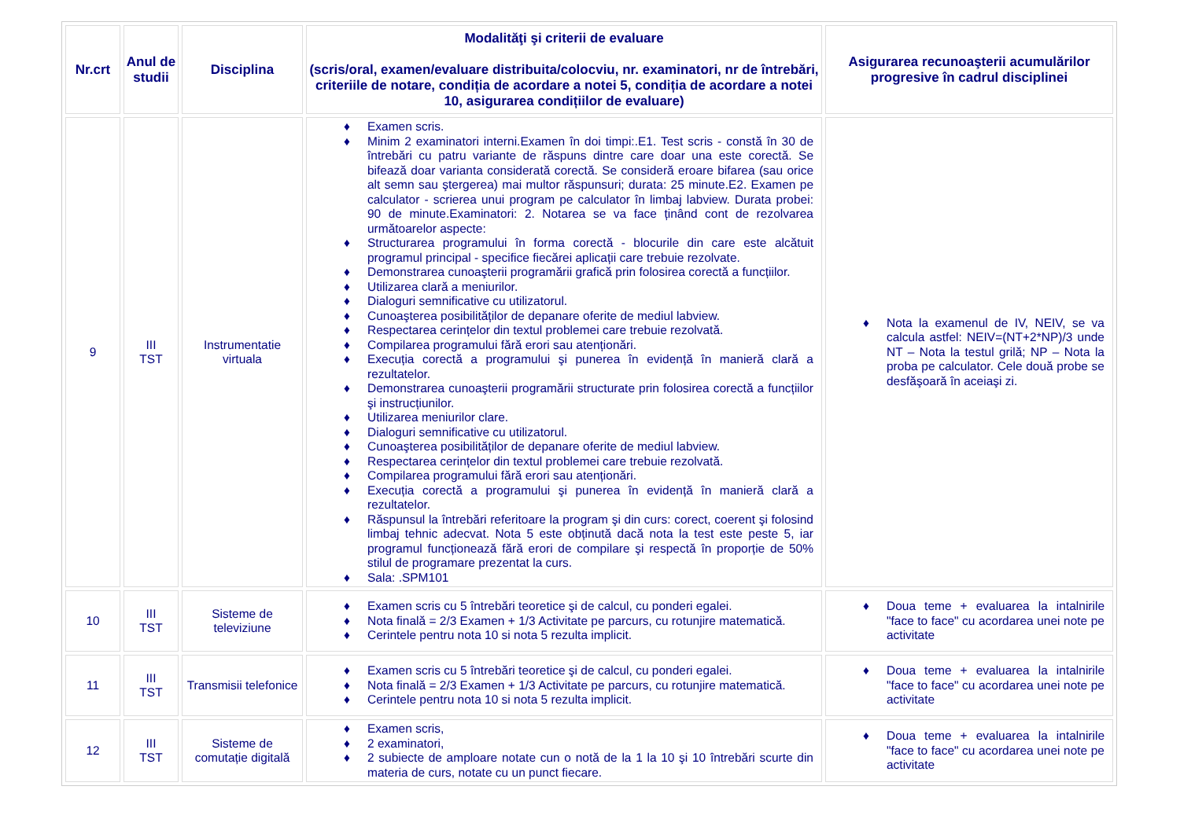| Nr.crt | Anul de studii | Disciplina | Modalităţi şi criterii de evaluare (scris/oral, examen/evaluare distribuita/colocviu, nr. examinatori, nr de întrebări, criteriile de notare, condiția de acordare a notei 5, condiția de acordare a notei 10, asigurarea condițiilor de evaluare) | Asigurarea recunoaşterii acumulărilor progresive în cadrul disciplinei |
| --- | --- | --- | --- | --- |
| 9 | III TST | Instrumentatie virtuala | ♦ Examen scris. ♦ Minim 2 examinatori interni.Examen în doi timpi:.E1. Test scris - constă în 30 de întrebări cu patru variante de răspuns dintre care doar una este corectă. Se bifează doar varianta considerată corectă. Se consideră eroare bifarea (sau orice alt semn sau ştergerea) mai multor răspunsuri; durata: 25 minute.E2. Examen pe calculator - scrierea unui program pe calculator în limbaj labview. Durata probei: 90 de minute.Examinatori: 2. Notarea se va face ținând cont de rezolvarea următoarelor aspecte: ♦ Structurarea programului în forma corectă - blocurile din care este alcătuit programul principal - specifice fiecărei aplicații care trebuie rezolvate. ♦ Demonstrarea cunoaşterii programării grafică prin folosirea corectă a funcțiilor. ♦ Utilizarea clară a meniurilor. ♦ Dialoguri semnificative cu utilizatorul. ♦ Cunoaşterea posibilităților de depanare oferite de mediul labview. ♦ Respectarea cerințelor din textul problemei care trebuie rezolvată. ♦ Compilarea programului fără erori sau atenționări. ♦ Execuția corectă a programului şi punerea în evidență în manieră clară a rezultatelor. ♦ Demonstrarea cunoaşterii programării structurate prin folosirea corectă a funcțiilor şi instrucțiunilor. ♦ Utilizarea meniurilor clare. ♦ Dialoguri semnificative cu utilizatorul. ♦ Cunoaşterea posibilităților de depanare oferite de mediul labview. ♦ Respectarea cerințelor din textul problemei care trebuie rezolvată. ♦ Compilarea programului fără erori sau atenționări. ♦ Execuția corectă a programului şi punerea în evidență în manieră clară a rezultatelor. ♦ Răspunsul la întrebări referitoare la program şi din curs: corect, coerent şi folosind limbaj tehnic adecvat. Nota 5 este obținută dacă nota la test este peste 5, iar programul funcționează fără erori de compilare şi respectă în proporție de 50% stilul de programare prezentat la curs. ♦ Sala: .SPM101 | ♦ Nota la examenul de IV, NEIV, se va calcula astfel: NEIV=(NT+2*NP)/3 unde NT – Nota la testul grilă; NP – Nota la proba pe calculator. Cele două probe se desfăşoară în aceiaşi zi. |
| 10 | III TST | Sisteme de televiziune | ♦ Examen scris cu 5 întrebări teoretice şi de calcul, cu ponderi egalei. ♦ Nota finală = 2/3 Examen + 1/3 Activitate pe parcurs, cu rotunjire matematică. ♦ Cerintele pentru nota 10 si nota 5 rezulta implicit. | ♦ Doua teme + evaluarea la intalnirile "face to face" cu acordarea unei note pe activitate |
| 11 | III TST | Transmisii telefonice | ♦ Examen scris cu 5 întrebări teoretice şi de calcul, cu ponderi egalei. ♦ Nota finală = 2/3 Examen + 1/3 Activitate pe parcurs, cu rotunjire matematică. ♦ Cerintele pentru nota 10 si nota 5 rezulta implicit. | ♦ Doua teme + evaluarea la intalnirile "face to face" cu acordarea unei note pe activitate |
| 12 | III TST | Sisteme de comutație digitală | ♦ Examen scris, ♦ 2 examinatori, ♦ 2 subiecte de amploare notate cun o notă de la 1 la 10 şi 10 întrebări scurte din materia de curs, notate cu un punct fiecare. | ♦ Doua teme + evaluarea la intalnirile "face to face" cu acordarea unei note pe activitate |